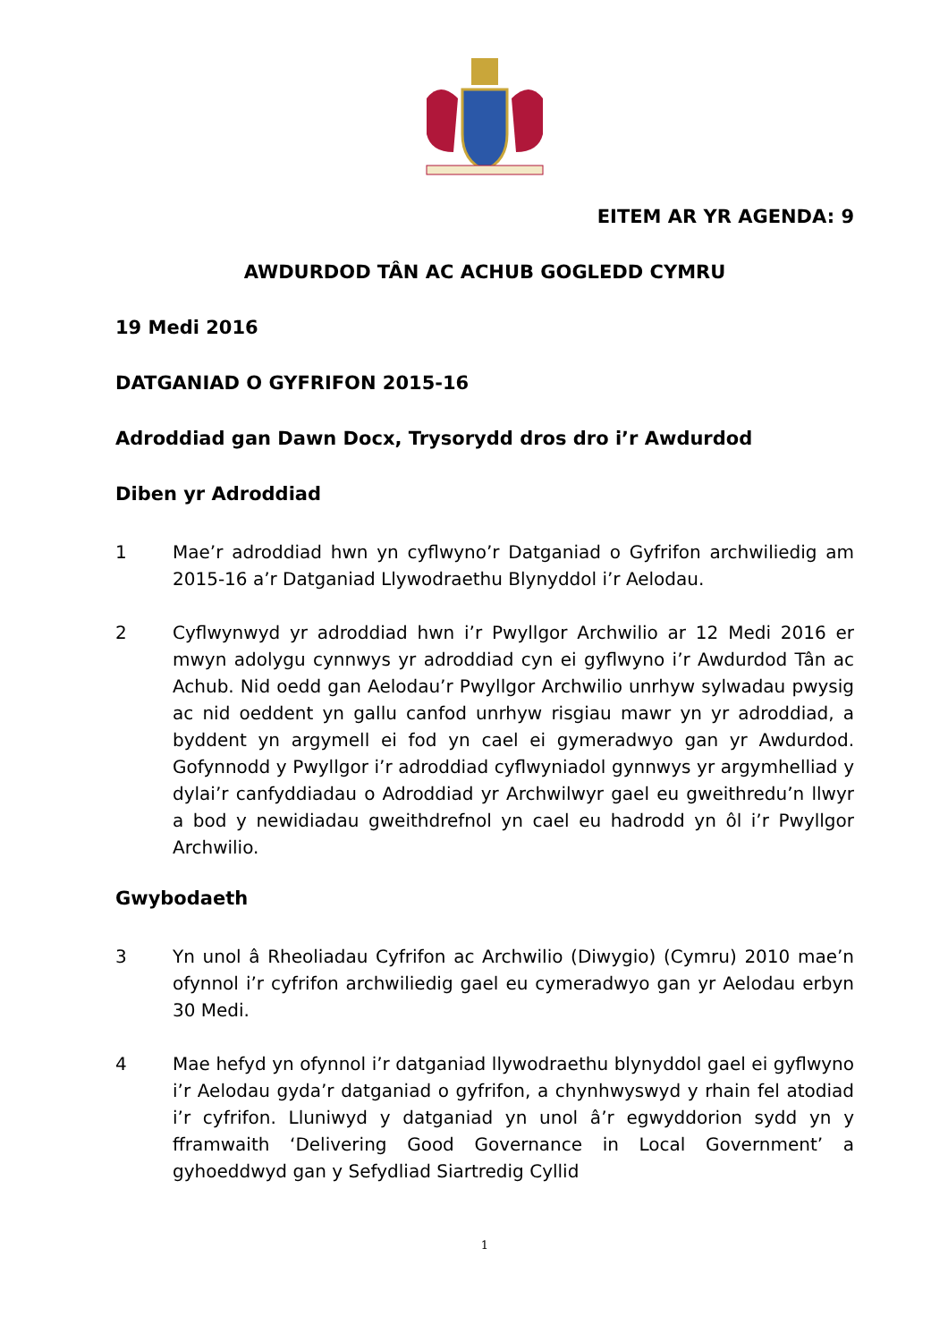EITEM AR YR AGENDA: 9
AWDURDOD TÂN AC ACHUB GOGLEDD CYMRU
19 Medi 2016
DATGANIAD O GYFRIFON 2015-16
Adroddiad gan Dawn Docx, Trysorydd dros dro i’r Awdurdod
Diben yr Adroddiad
1 Mae’r adroddiad hwn yn cyflwyno’r Datganiad o Gyfrifon archwiliedig am 2015-16 a’r Datganiad Llywodraethu Blynyddol i’r Aelodau.
2 Cyflwynwyd yr adroddiad hwn i’r Pwyllgor Archwilio ar 12 Medi 2016 er mwyn adolygu cynnwys yr adroddiad cyn ei gyflwyno i’r Awdurdod Tân ac Achub. Nid oedd gan Aelodau’r Pwyllgor Archwilio unrhyw sylwadau pwysig ac nid oeddent yn gallu canfod unrhyw risgiau mawr yn yr adroddiad, a byddent yn argymell ei fod yn cael ei gymeradwyo gan yr Awdurdod. Gofynnodd y Pwyllgor i’r adroddiad cyflwyniadol gynnwys yr argymhelliad y dylai’r canfyddiadau o Adroddiad yr Archwilwyr gael eu gweithredu’n llwyr a bod y newidiadau gweithdrefnol yn cael eu hadrodd yn ôl i’r Pwyllgor Archwilio.
Gwybodaeth
3 Yn unol â Rheoliadau Cyfrifon ac Archwilio (Diwygio) (Cymru) 2010 mae’n ofynnol i’r cyfrifon archwiliedig gael eu cymeradwyo gan yr Aelodau erbyn 30 Medi.
4 Mae hefyd yn ofynnol i’r datganiad llywodraethu blynyddol gael ei gyflwyno i’r Aelodau gyda’r datganiad o gyfrifon, a chynhwyswyd y rhain fel atodiad i’r cyfrifon. Lluniwyd y datganiad yn unol â’r egwyddorion sydd yn y fframwaith ‘Delivering Good Governance in Local Government’ a gyhoeddwyd gan y Sefydliad Siartredig Cyllid
1